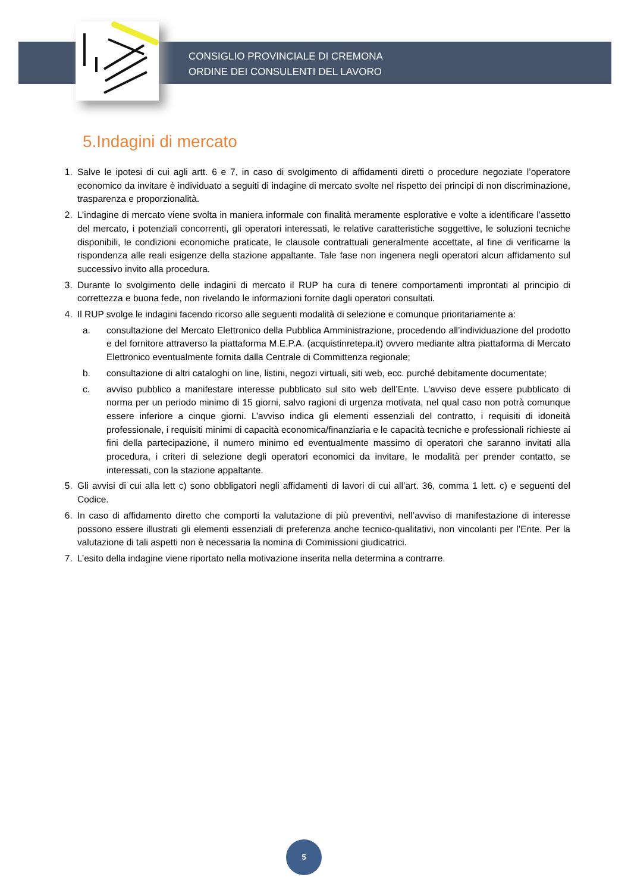CONSIGLIO PROVINCIALE DI CREMONA
ORDINE DEI CONSULENTI DEL LAVORO
5.Indagini di mercato
1. Salve le ipotesi di cui agli artt. 6 e 7, in caso di svolgimento di affidamenti diretti o procedure negoziate l’operatore economico da invitare è individuato a seguiti di indagine di mercato svolte nel rispetto dei principi di non discriminazione, trasparenza e proporzionalità.
2. L’indagine di mercato viene svolta in maniera informale con finalità meramente esplorative e volte a identificare l’assetto del mercato, i potenziali concorrenti, gli operatori interessati, le relative caratteristiche soggettive, le soluzioni tecniche disponibili, le condizioni economiche praticate, le clausole contrattuali generalmente accettate, al fine di verificarne la rispondenza alle reali esigenze della stazione appaltante. Tale fase non ingenera negli operatori alcun affidamento sul successivo invito alla procedura.
3. Durante lo svolgimento delle indagini di mercato il RUP ha cura di tenere comportamenti improntati al principio di correttezza e buona fede, non rivelando le informazioni fornite dagli operatori consultati.
4. Il RUP svolge le indagini facendo ricorso alle seguenti modalità di selezione e comunque prioritariamente a:
a. consultazione del Mercato Elettronico della Pubblica Amministrazione, procedendo all’individuazione del prodotto e del fornitore attraverso la piattaforma M.E.P.A. (acquistinretepa.it) ovvero mediante altra piattaforma di Mercato Elettronico eventualmente fornita dalla Centrale di Committenza regionale;
b. consultazione di altri cataloghi on line, listini, negozi virtuali, siti web, ecc. purché debitamente documentate;
c. avviso pubblico a manifestare interesse pubblicato sul sito web dell’Ente. L’avviso deve essere pubblicato di norma per un periodo minimo di 15 giorni, salvo ragioni di urgenza motivata, nel qual caso non potrà comunque essere inferiore a cinque giorni. L’avviso indica gli elementi essenziali del contratto, i requisiti di idoneità professionale, i requisiti minimi di capacità economica/finanziaria e le capacità tecniche e professionali richieste ai fini della partecipazione, il numero minimo ed eventualmente massimo di operatori che saranno invitati alla procedura, i criteri di selezione degli operatori economici da invitare, le modalità per prender contatto, se interessati, con la stazione appaltante.
5. Gli avvisi di cui alla lett c) sono obbligatori negli affidamenti di lavori di cui all’art. 36, comma 1 lett. c) e seguenti del Codice.
6. In caso di affidamento diretto che comporti la valutazione di più preventivi, nell’avviso di manifestazione di interesse possono essere illustrati gli elementi essenziali di preferenza anche tecnico-qualitativi, non vincolanti per l’Ente. Per la valutazione di tali aspetti non è necessaria la nomina di Commissioni giudicatrici.
7. L’esito della indagine viene riportato nella motivazione inserita nella determina a contrarre.
5